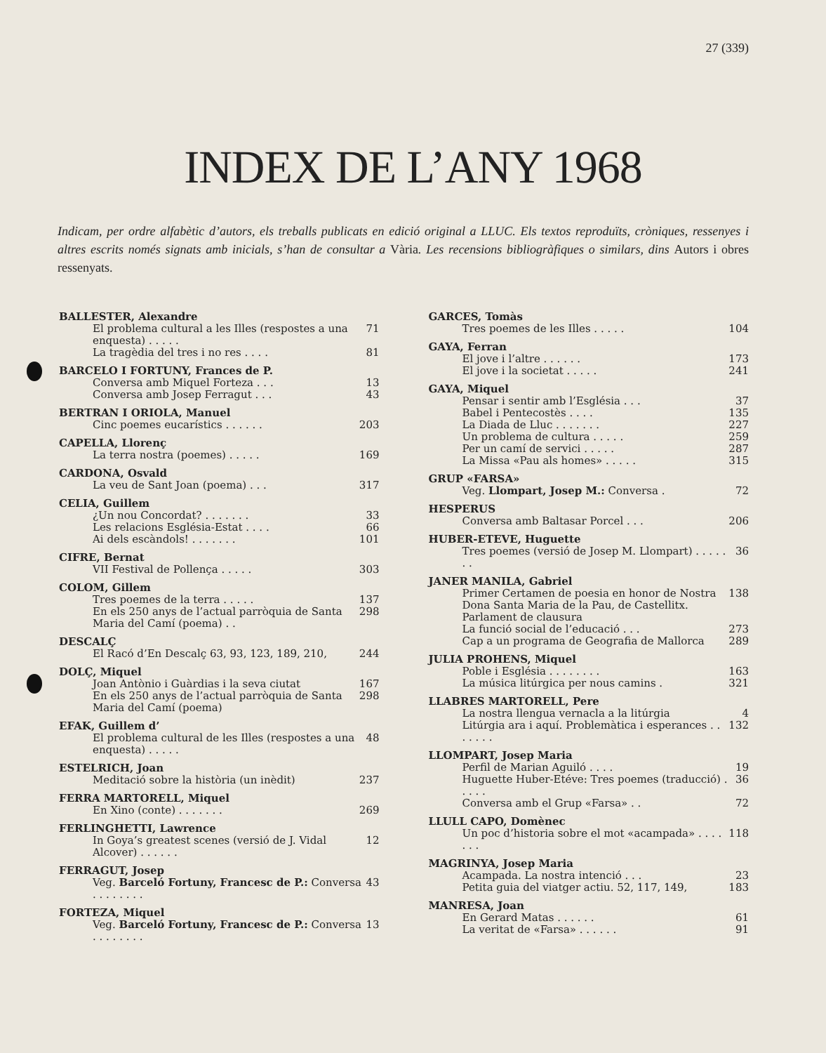27 (339)
INDEX DE L’ANY 1968
Indicam, per ordre alfabètic d’autors, els treballs publicats en edició original a LLUC. Els textos reproduïts, cròniques, ressenyes i altres escrits només signats amb inicials, s’han de consultar a Vària. Les recensions bibliogràfiques o similars, dins Autors i obres ressenyats.
BALLESTER, Alexandre
El problema cultural a les Illes (respostes a una enquesta) . . . . . 71
La tragèdia del tres i no res . . . . 81
BARCELO I FORTUNY, Frances de P.
Conversa amb Miquel Forteza . . . 13
Conversa amb Josep Ferragut . . . 43
BERTRAN I ORIOLA, Manuel
Cinc poemes eucarístics . . . . . . 203
CAPELLA, Llorenç
La terra nostra (poemes) . . . . . 169
CARDONA, Osvald
La veu de Sant Joan (poema) . . . 317
CELIA, Guillem
¿Un nou Concordat? . . . . . . . 33
Les relacions Església-Estat . . . . 66
Ai dels escàndols! . . . . . . . 101
CIFRE, Bernat
VII Festival de Pollença . . . . . 303
COLOM, Gillem
Tres poemes de la terra . . . . . 137
En els 250 anys de l’actual parròquia de Santa Maria del Camí (poema) . . 298
DESCALÇ
El Racó d’En Descalç 63, 93, 123, 189, 210, 244
DOLÇ, Miquel
Joan Antònio i Guàrdias i la seva ciutat 167
En els 250 anys de l’actual parròquia de Santa Maria del Camí (poema) 298
EFAK, Guillem d’
El problema cultural de les Illes (respostes a una enquesta) . . . . . 48
ESTELRICH, Joan
Meditació sobre la història (un inèdit) 237
FERRA MARTORELL, Miquel
En Xino (conte) . . . . . . . 269
FERLINGHETTI, Lawrence
In Goya’s greatest scenes (versió de J. Vidal Alcover) . . . . . . 12
FERRAGUT, Josep
Veg. Barceló Fortuny, Francesc de P.: Conversa . . . . . . . . 43
FORTEZA, Miquel
Veg. Barceló Fortuny, Francesc de P.: Conversa . . . . . . . . 13
GARCES, Tomàs
Tres poemes de les Illes . . . . . 104
GAYA, Ferran
El jove i l’altre . . . . . . 173
El jove i la societat . . . . . 241
GAYA, Miquel
Pensar i sentir amb l’Església . . . 37
Babel i Pentecostès . . . . 135
La Diada de Lluc . . . . . . . 227
Un problema de cultura . . . . . 259
Per un camí de servici . . . . . 287
La Missa «Pau als homes» . . . . . 315
GRUP «FARSA»
Veg. Llompart, Josep M.: Conversa . 72
HESPERUS
Conversa amb Baltasar Porcel . . . 206
HUBER-ETEVE, Huguette
Tres poemes (versió de Josep M. Llompart) . . . . . . . 36
JANER MANILA, Gabriel
Primer Certamen de poesia en honor de Nostra Dona Santa Maria de la Pau, de Castellitx. Parlament de clausura 138
La funció social de l’educació . . . 273
Cap a un programa de Geografia de Mallorca 289
JULIA PROHENS, Miquel
Poble i Església . . . . . . . . 163
La música litúrgica per nous camins . 321
LLABRES MARTORELL, Pere
La nostra llengua vernacla a la litúrgia 4
Litúrgia ara i aquí. Problemàtica i esperances . . . . . . . 132
LLOMPART, Josep Maria
Perfil de Marian Aguiló . . . . 19
Huguette Huber-Etéve: Tres poemes (traducció) . . . . . 36
Conversa amb el Grup «Farsa» . . 72
LLULL CAPO, Domènec
Un poc d’historia sobre el mot «acampada» . . . . . . . 118
MAGRINYA, Josep Maria
Acampada. La nostra intenció . . . 23
Petita guia del viatger actiu. 52, 117, 149, 183
MANRESA, Joan
En Gerard Matas . . . . . . 61
La veritat de «Farsa» . . . . . . 91